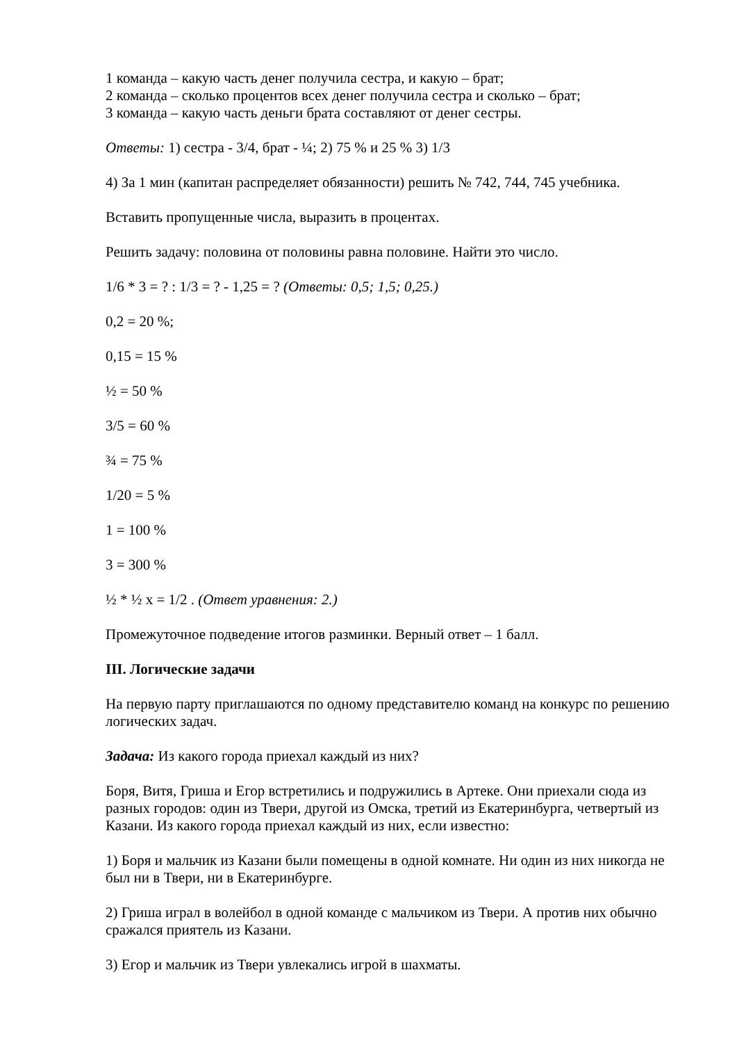1 команда – какую часть денег получила сестра, и какую – брат;
2 команда – сколько процентов всех денег получила сестра и сколько – брат;
3 команда – какую часть деньги брата составляют от денег сестры.
Ответы: 1) сестра - 3/4, брат - ¼; 2) 75 % и 25 % 3) 1/3
4) За 1 мин (капитан распределяет обязанности) решить № 742, 744, 745 учебника.
Вставить пропущенные числа, выразить в процентах.
Решить задачу: половина от половины равна половине. Найти это число.
1/6 * 3 = ? : 1/3 = ? - 1,25 = ? (Ответы: 0,5; 1,5; 0,25.)
0,2 = 20 %;
0,15 = 15 %
½ = 50 %
3/5 = 60 %
¾ = 75 %
1/20 = 5 %
1 = 100 %
3 = 300 %
½ * ½ x = 1/2 . (Ответ уравнения: 2.)
Промежуточное подведение итогов разминки. Верный ответ – 1 балл.
III. Логические задачи
На первую парту приглашаются по одному представителю команд на конкурс по решению логических задач.
Задача: Из какого города приехал каждый из них?
Боря, Витя, Гриша и Егор встретились и подружились в Артеке. Они приехали сюда из разных городов: один из Твери, другой из Омска, третий из Екатеринбурга, четвертый из Казани. Из какого города приехал каждый из них, если известно:
1) Боря и мальчик из Казани были помещены в одной комнате. Ни один из них никогда не был ни в Твери, ни в Екатеринбурге.
2) Гриша играл в волейбол в одной команде с мальчиком из Твери. А против них обычно сражался приятель из Казани.
3) Егор и мальчик из Твери увлекались игрой в шахматы.